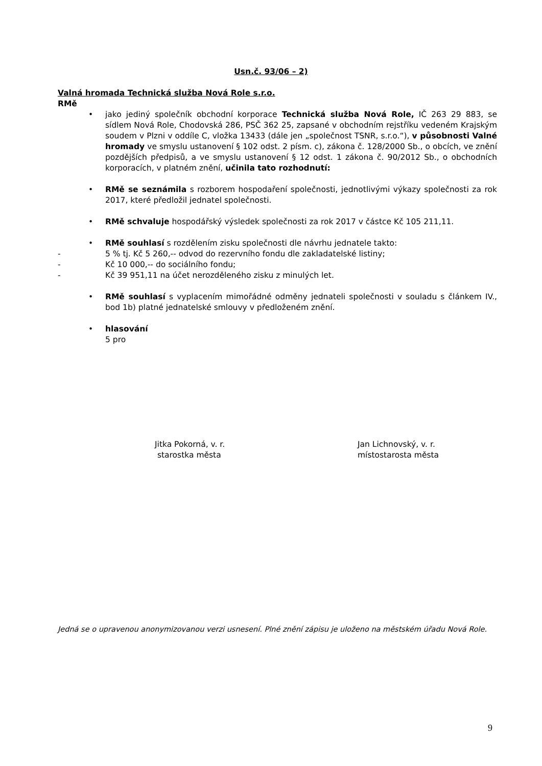Usn.č. 93/06 – 2)
Valná hromada Technická služba Nová Role s.r.o.
RMě
• jako jediný společník obchodní korporace Technická služba Nová Role, IČ 263 29 883, se sídlem Nová Role, Chodovská 286, PSČ 362 25, zapsané v obchodním rejstříku vedeném Krajským soudem v Plzni v oddíle C, vložka 13433 (dále jen „společnost TSNR, s.r.o.“), v působnosti Valné hromady ve smyslu ustanovení § 102 odst. 2 písm. c), zákona č. 128/2000 Sb., o obcích, ve znění pozdějších předpisů, a ve smyslu ustanovení § 12 odst. 1 zákona č. 90/2012 Sb., o obchodních korporacích, v platném znění, učinila tato rozhodnutí:
• RMě se seznámila s rozborem hospodaření společnosti, jednotlivými výkazy společnosti za rok 2017, které předložil jednatel společnosti.
• RMě schvaluje hospodářský výsledek společnosti za rok 2017 v částce Kč 105 211,11.
• RMě souhlasí s rozdělením zisku společnosti dle návrhu jednatele takto:
- 5 % tj. Kč 5 260,-- odvod do rezervního fondu dle zakladatelské listiny;
- Kč 10 000,-- do sociálního fondu;
- Kč 39 951,11 na účet nerozděleného zisku z minulých let.
• RMě souhlasí s vyplacením mimořádné odměny jednateli společnosti v souladu s článkem IV., bod 1b) platné jednatelské smlouvy v předloženém znění.
• hlasování
5 pro
Jitka Pokorná, v. r.
starostka města
Jan Lichnovský, v. r.
místostarosta města
Jedná se o upravenou anonymizovanou verzi usnesení. Plné znění zápisu je uloženo na městském úřadu Nová Role.
9